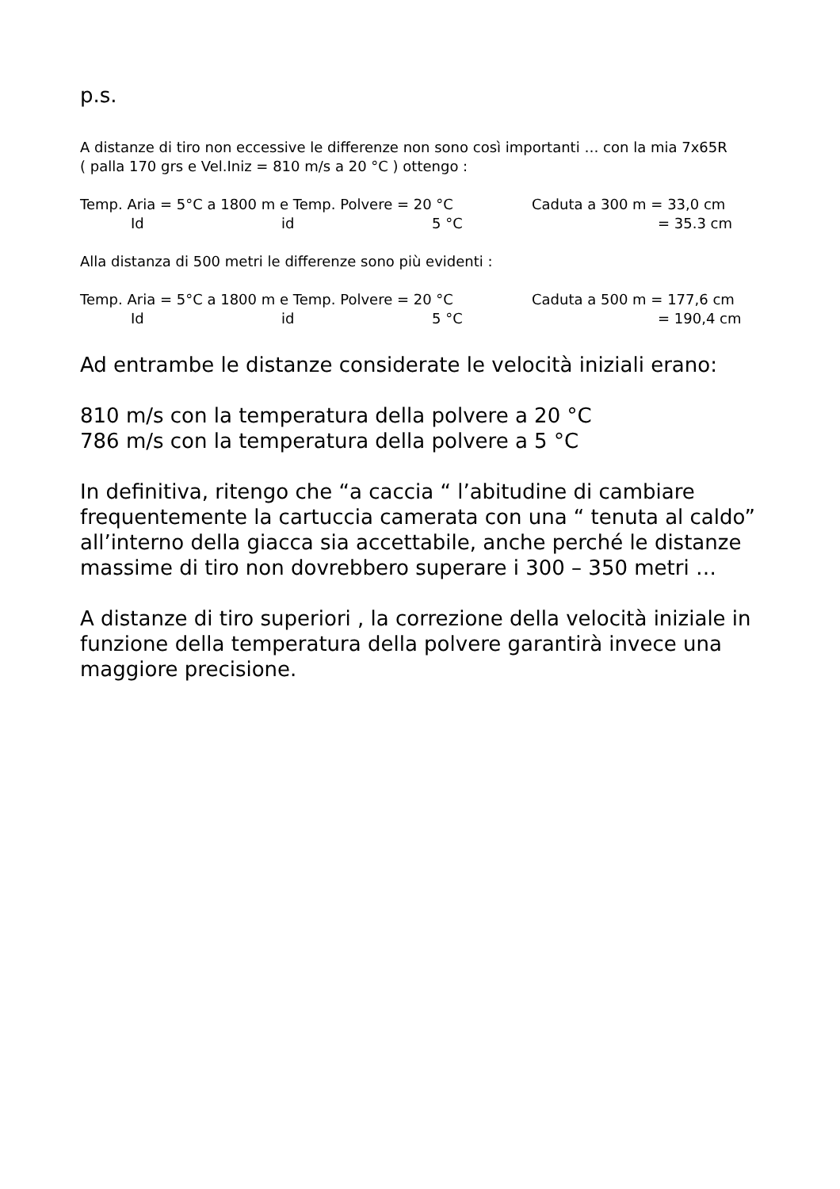p.s.
A distanze di tiro non eccessive le differenze non sono così importanti … con la mia 7x65R
( palla 170 grs e Vel.Iniz = 810 m/s a 20 °C ) ottengo :
Temp. Aria = 5°C a 1800 m e Temp. Polvere = 20 °C Caduta a 300 m = 33,0 cm
Id id 5 °C = 35.3 cm
Alla distanza di 500 metri le differenze sono più evidenti :
Temp. Aria = 5°C a 1800 m e Temp. Polvere = 20 °C Caduta a 500 m = 177,6 cm
Id id 5 °C = 190,4 cm
Ad entrambe le distanze considerate le velocità iniziali erano:
810 m/s con la temperatura della polvere a 20 °C
786 m/s con la temperatura della polvere a 5 °C
In definitiva, ritengo che “a caccia “ l’abitudine di cambiare frequentemente la cartuccia camerata con una “ tenuta al caldo” all’interno della giacca sia accettabile, anche perché le distanze massime di tiro non dovrebbero superare i 300 – 350 metri …
A distanze di tiro superiori , la correzione della velocità iniziale in funzione della temperatura della polvere garantirà invece una maggiore precisione.